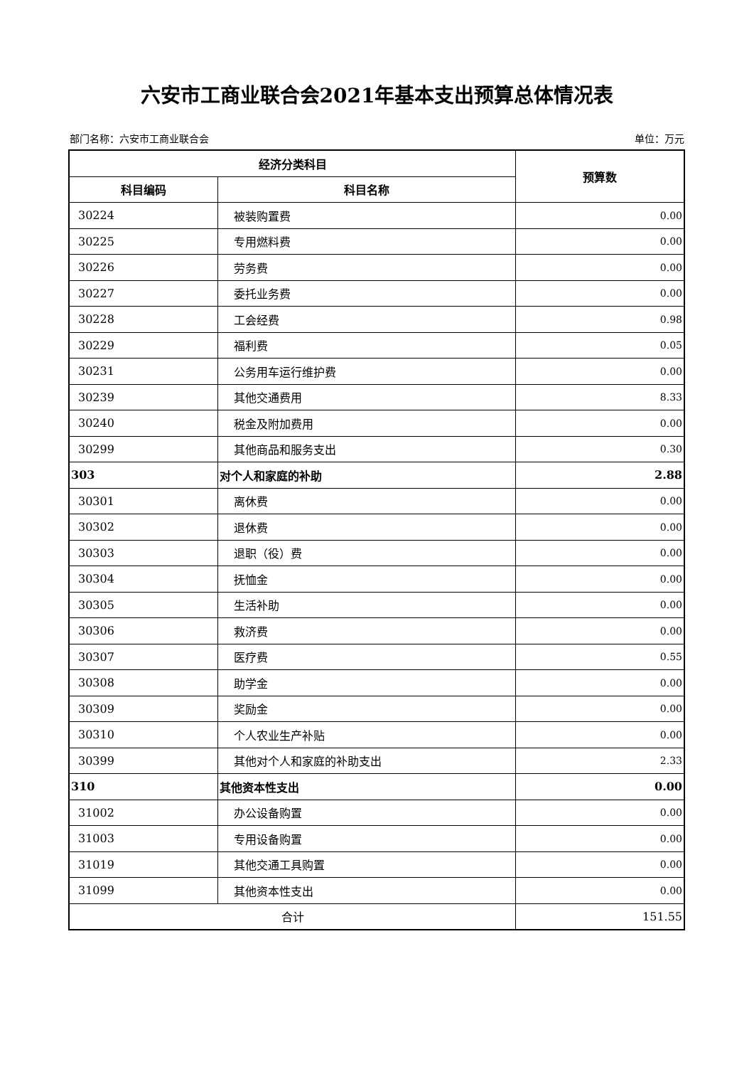六安市工商业联合会2021年基本支出预算总体情况表
部门名称：六安市工商业联合会 单位：万元
| 经济分类科目 | | 预算数 |
| --- | --- | --- |
| 科目编码 | 科目名称 | |
| 30224 | 被装购置费 | 0.00 |
| 30225 | 专用燃料费 | 0.00 |
| 30226 | 劳务费 | 0.00 |
| 30227 | 委托业务费 | 0.00 |
| 30228 | 工会经费 | 0.98 |
| 30229 | 福利费 | 0.05 |
| 30231 | 公务用车运行维护费 | 0.00 |
| 30239 | 其他交通费用 | 8.33 |
| 30240 | 税金及附加费用 | 0.00 |
| 30299 | 其他商品和服务支出 | 0.30 |
| 303 | 对个人和家庭的补助 | 2.88 |
| 30301 | 离休费 | 0.00 |
| 30302 | 退休费 | 0.00 |
| 30303 | 退职（役）费 | 0.00 |
| 30304 | 抚恤金 | 0.00 |
| 30305 | 生活补助 | 0.00 |
| 30306 | 救济费 | 0.00 |
| 30307 | 医疗费 | 0.55 |
| 30308 | 助学金 | 0.00 |
| 30309 | 奖励金 | 0.00 |
| 30310 | 个人农业生产补贴 | 0.00 |
| 30399 | 其他对个人和家庭的补助支出 | 2.33 |
| 310 | 其他资本性支出 | 0.00 |
| 31002 | 办公设备购置 | 0.00 |
| 31003 | 专用设备购置 | 0.00 |
| 31019 | 其他交通工具购置 | 0.00 |
| 31099 | 其他资本性支出 | 0.00 |
| 合计 | | 151.55 |